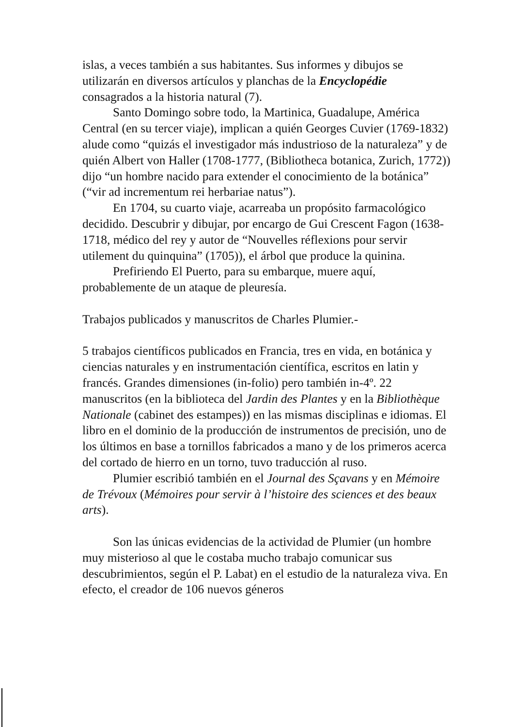islas, a veces también a sus habitantes. Sus informes y dibujos se utilizarán en diversos artículos y planchas de la Encyclopédie consagrados a la historia natural (7).
Santo Domingo sobre todo, la Martinica, Guadalupe, América Central (en su tercer viaje), implican a quién Georges Cuvier (1769-1832) alude como “quizás el investigador más industrioso de la naturaleza” y de quién Albert von Haller (1708-1777, (Bibliotheca botanica, Zurich, 1772)) dijo “un hombre nacido para extender el conocimiento de la botánica” (“vir ad incrementum rei herbariae natus”).
En 1704, su cuarto viaje, acarreaba un propósito farmacológico decidido. Descubrir y dibujar, por encargo de Gui Crescent Fagon (1638-1718, médico del rey y autor de “Nouvelles réflexions pour servir utilement du quinquina” (1705)), el árbol que produce la quinina.
Prefiriendo El Puerto, para su embarque, muere aquí, probablemente de un ataque de pleuresía.
Trabajos publicados y manuscritos de Charles Plumier.-
5 trabajos científicos publicados en Francia, tres en vida, en botánica y ciencias naturales y en instrumentación científica, escritos en latin y francés. Grandes dimensiones (in-folio) pero también in-4º. 22 manuscritos (en la biblioteca del Jardin des Plantes y en la Bibliothèque Nationale (cabinet des estampes)) en las mismas disciplinas e idiomas. El libro en el dominio de la producción de instrumentos de precisión, uno de los últimos en base a tornillos fabricados a mano y de los primeros acerca del cortado de hierro en un torno, tuvo traducción al ruso.
Plumier escribió también en el Journal des Sçavans y en Mémoire de Trévoux (Mémoires pour servir à l’histoire des sciences et des beaux arts).
Son las únicas evidencias de la actividad de Plumier (un hombre muy misterioso al que le costaba mucho trabajo comunicar sus descubrimientos, según el P. Labat) en el estudio de la naturaleza viva. En efecto, el creador de 106 nuevos géneros